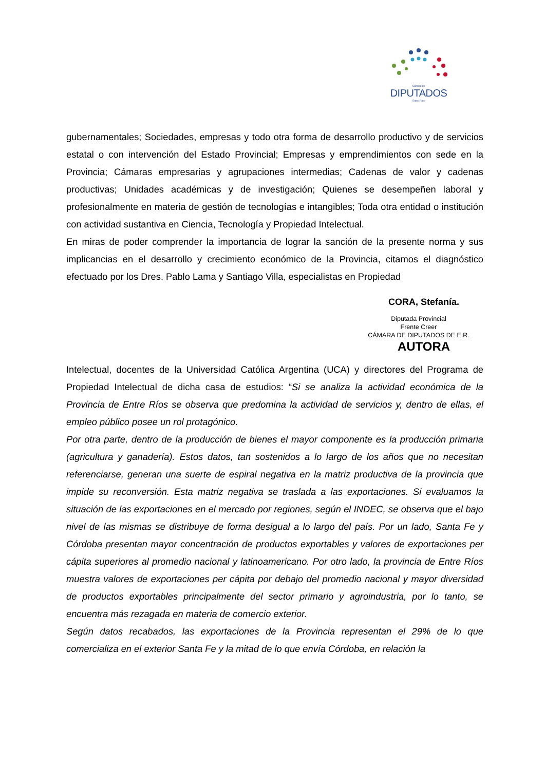Cámara de
DIPUTADOS
- Entre Ríos -
gubernamentales; Sociedades, empresas y todo otra forma de desarrollo productivo y de servicios estatal o con intervención del Estado Provincial; Empresas y emprendimientos con sede en la Provincia; Cámaras empresarias y agrupaciones intermedias; Cadenas de valor y cadenas productivas; Unidades académicas y de investigación; Quienes se desempeñen laboral y profesionalmente en materia de gestión de tecnologías e intangibles; Toda otra entidad o institución con actividad sustantiva en Ciencia, Tecnología y Propiedad Intelectual.
En miras de poder comprender la importancia de lograr la sanción de la presente norma y sus implicancias en el desarrollo y crecimiento económico de la Provincia, citamos el diagnóstico efectuado por los Dres. Pablo Lama y Santiago Villa, especialistas en Propiedad
CORA, Stefanía.
Diputada Provincial
Frente Creer
CÁMARA DE DIPUTADOS DE E.R.
AUTORA
Intelectual, docentes de la Universidad Católica Argentina (UCA) y directores del Programa de Propiedad Intelectual de dicha casa de estudios: “Si se analiza la actividad económica de la Provincia de Entre Ríos se observa que predomina la actividad de servicios y, dentro de ellas, el empleo público posee un rol protagónico.
Por otra parte, dentro de la producción de bienes el mayor componente es la producción primaria (agricultura y ganadería). Estos datos, tan sostenidos a lo largo de los años que no necesitan referenciarse, generan una suerte de espiral negativa en la matriz productiva de la provincia que impide su reconversión. Esta matriz negativa se traslada a las exportaciones. Si evaluamos la situación de las exportaciones en el mercado por regiones, según el INDEC, se observa que el bajo nivel de las mismas se distribuye de forma desigual a lo largo del país. Por un lado, Santa Fe y Córdoba presentan mayor concentración de productos exportables y valores de exportaciones per cápita superiores al promedio nacional y latinoamericano. Por otro lado, la provincia de Entre Ríos muestra valores de exportaciones per cápita por debajo del promedio nacional y mayor diversidad de productos exportables principalmente del sector primario y agroindustria, por lo tanto, se encuentra más rezagada en materia de comercio exterior.
Según datos recabados, las exportaciones de la Provincia representan el 29% de lo que comercializa en el exterior Santa Fe y la mitad de lo que envía Córdoba, en relación la